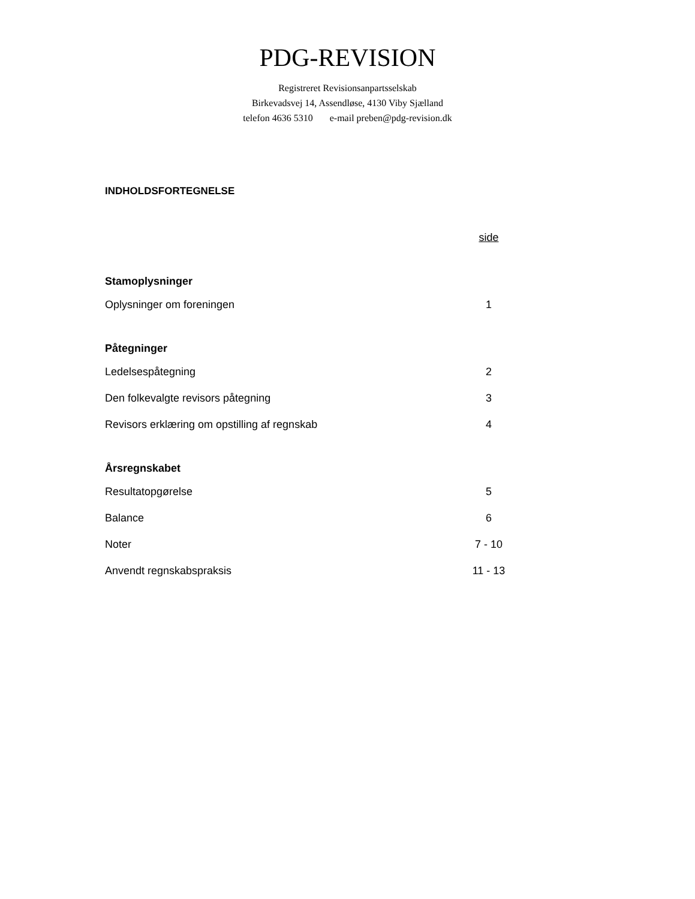PDG-REVISION
Registreret Revisionsanpartsselskab
Birkevadsvej 14, Assendløse, 4130 Viby Sjælland
telefon 4636 5310 e-mail preben@pdg-revision.dk
INDHOLDSFORTEGNELSE
| | side |
| Stamoplysninger | |
| Oplysninger om foreningen | 1 |
| Påtegninger | |
| Ledelsespåtegning | 2 |
| Den folkevalgte revisors påtegning | 3 |
| Revisors erklæring om opstilling af regnskab | 4 |
| Årsregnskabet | |
| Resultatopgørelse | 5 |
| Balance | 6 |
| Noter | 7 - 10 |
| Anvendt regnskabspraksis | 11 - 13 |